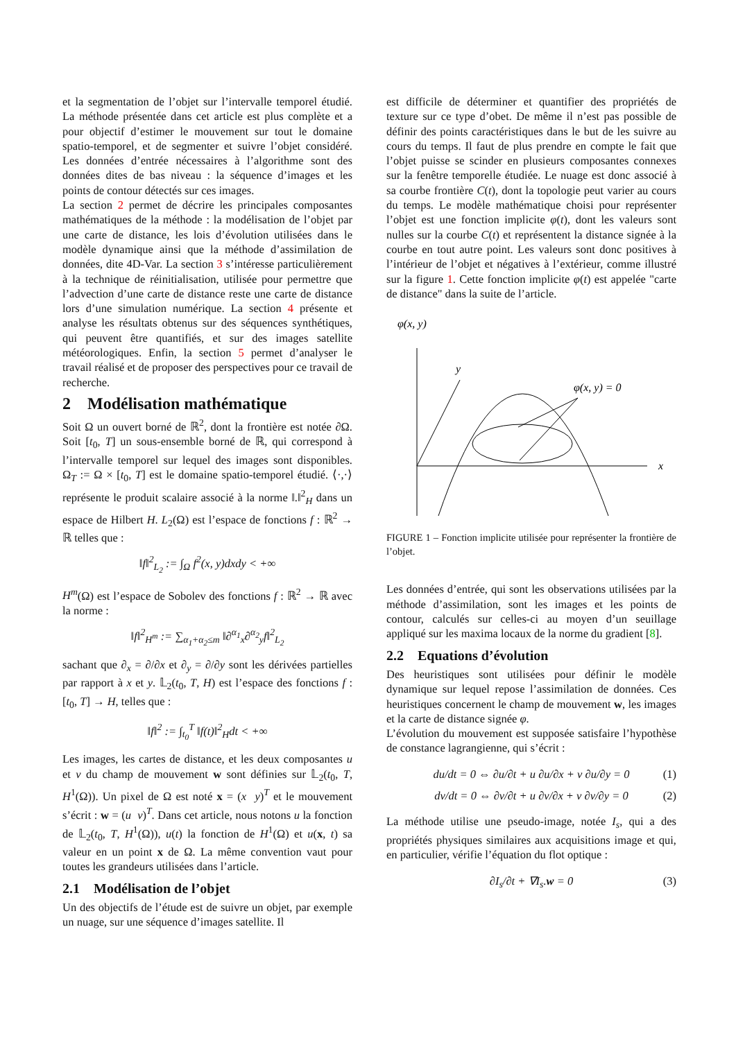et la segmentation de l’objet sur l’intervalle temporel étudié. La méthode présentée dans cet article est plus complète et a pour objectif d’estimer le mouvement sur tout le domaine spatio-temporel, et de segmenter et suivre l’objet considéré. Les données d’entrée nécessaires à l’algorithme sont des données dites de bas niveau : la séquence d’images et les points de contour détectés sur ces images.
La section 2 permet de décrire les principales composantes mathématiques de la méthode : la modélisation de l’objet par une carte de distance, les lois d’évolution utilisées dans le modèle dynamique ainsi que la méthode d’assimilation de données, dite 4D-Var. La section 3 s’intéresse particulièrement à la technique de réinitialisation, utilisée pour permettre que l’advection d’une carte de distance reste une carte de distance lors d’une simulation numérique. La section 4 présente et analyse les résultats obtenus sur des séquences synthétiques, qui peuvent être quantifiés, et sur des images satellite météorologiques. Enfin, la section 5 permet d’analyser le travail réalisé et de proposer des perspectives pour ce travail de recherche.
2 Modélisation mathématique
Soit Ω un ouvert borné de ℝ<sup>2</sup>, dont la frontière est notée ∂Ω. Soit [t<sub>0</sub>, T] un sous-ensemble borné de ℝ, qui correspond à l’intervalle temporel sur lequel des images sont disponibles. Ω<sub>T</sub> := Ω × [t<sub>0</sub>, T] est le domaine spatio-temporel étudié. ⟨·,·⟩ représente le produit scalaire associé à la norme ‖.‖<sup>2</sup><sub>H</sub> dans un espace de Hilbert H. L<sub>2</sub>(Ω) est l’espace de fonctions f : ℝ<sup>2</sup> → ℝ telles que :
‖f‖<sup>2</sup><sub>L<sub>2</sub></sub> := ∫<sub>Ω</sub> f<sup>2</sup>(x, y)dxdy < +∞
H<sup>m</sup>(Ω) est l’espace de Sobolev des fonctions f : ℝ<sup>2</sup> → ℝ avec la norme :
‖f‖<sup>2</sup><sub>H<sup>m</sup></sub> := ∑<sub>α<sub>1</sub>+α<sub>2</sub>≤m</sub> ‖∂<sup>α<sub>1</sub></sup><sub>x</sub>∂<sup>α<sub>2</sub></sup><sub>y</sub>f‖<sup>2</sup><sub>L<sub>2</sub></sub>
sachant que ∂<sub>x</sub> = ∂/∂x et ∂<sub>y</sub> = ∂/∂y sont les dérivées partielles par rapport à x et y. 𝕃<sub>2</sub>(t<sub>0</sub>, T, H) est l’espace des fonctions f : [t<sub>0</sub>, T] → H, telles que :
‖f‖<sup>2</sup> := ∫<sub>t<sub>0</sub></sub><sup>T</sup> ‖f(t)‖<sup>2</sup><sub>H</sub>dt < +∞
Les images, les cartes de distance, et les deux composantes u et v du champ de mouvement w sont définies sur 𝕃<sub>2</sub>(t<sub>0</sub>, T, H<sup>1</sup>(Ω)). Un pixel de Ω est noté x = (x y)<sup>T</sup> et le mouvement s’écrit : w = (u v)<sup>T</sup>. Dans cet article, nous notons u la fonction de 𝕃<sub>2</sub>(t<sub>0</sub>, T, H<sup>1</sup>(Ω)), u(t) la fonction de H<sup>1</sup>(Ω) et u(x, t) sa valeur en un point x de Ω. La même convention vaut pour toutes les grandeurs utilisées dans l’article.
2.1 Modélisation de l’objet
Un des objectifs de l’étude est de suivre un objet, par exemple un nuage, sur une séquence d’images satellite. Il
est difficile de déterminer et quantifier des propriétés de texture sur ce type d’obet. De même il n’est pas possible de définir des points caractéristiques dans le but de les suivre au cours du temps. Il faut de plus prendre en compte le fait que l’objet puisse se scinder en plusieurs composantes connexes sur la fenêtre temporelle étudiée. Le nuage est donc associé à sa courbe frontière C(t), dont la topologie peut varier au cours du temps. Le modèle mathématique choisi pour représenter l’objet est une fonction implicite φ(t), dont les valeurs sont nulles sur la courbe C(t) et représentent la distance signée à la courbe en tout autre point. Les valeurs sont donc positives à l’intérieur de l’objet et négatives à l’extérieur, comme illustré sur la figure 1. Cette fonction implicite φ(t) est appelée "carte de distance" dans la suite de l’article.
φ(x, y)
y
x
φ(x, y) = 0
FIGURE 1 – Fonction implicite utilisée pour représenter la frontière de l’objet.
Les données d’entrée, qui sont les observations utilisées par la méthode d’assimilation, sont les images et les points de contour, calculés sur celles-ci au moyen d’un seuillage appliqué sur les maxima locaux de la norme du gradient [8].
2.2 Equations d’évolution
Des heuristiques sont utilisées pour définir le modèle dynamique sur lequel repose l’assimilation de données. Ces heuristiques concernent le champ de mouvement w, les images et la carte de distance signée φ.
L’évolution du mouvement est supposée satisfaire l’hypothèse de constance lagrangienne, qui s’écrit :
du/dt = 0 ⇔ ∂u/∂t + u ∂u/∂x + v ∂u/∂y = 0 (1)
dv/dt = 0 ⇔ ∂v/∂t + u ∂v/∂x + v ∂v/∂y = 0 (2)
La méthode utilise une pseudo-image, notée I<sub>s</sub>, qui a des propriétés physiques similaires aux acquisitions image et qui, en particulier, vérifie l’équation du flot optique :
∂I<sub>s</sub>/∂t + ∇I<sub>s</sub>.w = 0 (3)